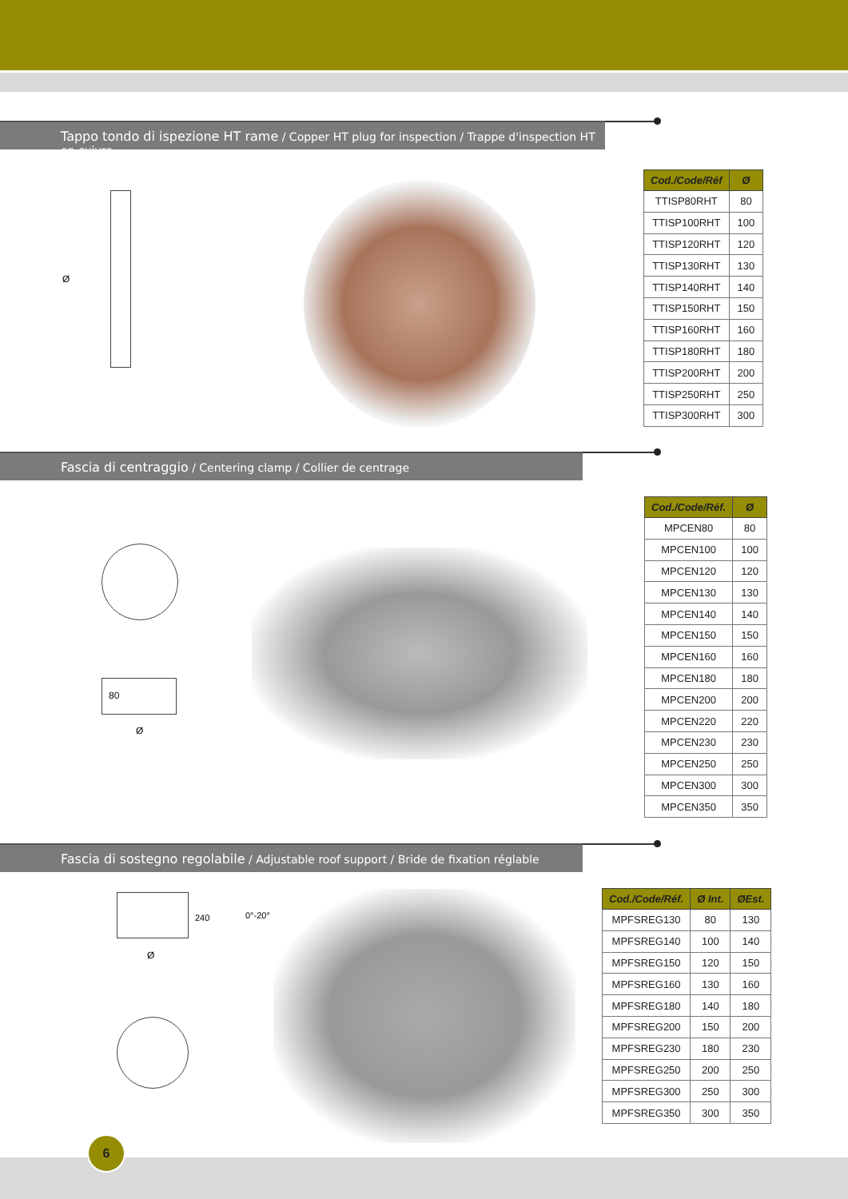Tappo tondo di ispezione HT rame / Copper HT plug for inspection / Trappe d'inspection HT en cuivre
Ø
| Cod./Code/Réf | Ø |
| --- | --- |
| TTISP80RHT | 80 |
| TTISP100RHT | 100 |
| TTISP120RHT | 120 |
| TTISP130RHT | 130 |
| TTISP140RHT | 140 |
| TTISP150RHT | 150 |
| TTISP160RHT | 160 |
| TTISP180RHT | 180 |
| TTISP200RHT | 200 |
| TTISP250RHT | 250 |
| TTISP300RHT | 300 |
Fascia di centraggio / Centering clamp / Collier de centrage
80
Ø
| Cod./Code/Réf. | Ø |
| --- | --- |
| MPCEN80 | 80 |
| MPCEN100 | 100 |
| MPCEN120 | 120 |
| MPCEN130 | 130 |
| MPCEN140 | 140 |
| MPCEN150 | 150 |
| MPCEN160 | 160 |
| MPCEN180 | 180 |
| MPCEN200 | 200 |
| MPCEN220 | 220 |
| MPCEN230 | 230 |
| MPCEN250 | 250 |
| MPCEN300 | 300 |
| MPCEN350 | 350 |
Fascia di sostegno regolabile / Adjustable roof support / Bride de fixation réglable
240 0°-20°
Ø
| Cod./Code/Réf. | Ø Int. | ØEst. |
| --- | --- | --- |
| MPFSREG130 | 80 | 130 |
| MPFSREG140 | 100 | 140 |
| MPFSREG150 | 120 | 150 |
| MPFSREG160 | 130 | 160 |
| MPFSREG180 | 140 | 180 |
| MPFSREG200 | 150 | 200 |
| MPFSREG230 | 180 | 230 |
| MPFSREG250 | 200 | 250 |
| MPFSREG300 | 250 | 300 |
| MPFSREG350 | 300 | 350 |
6